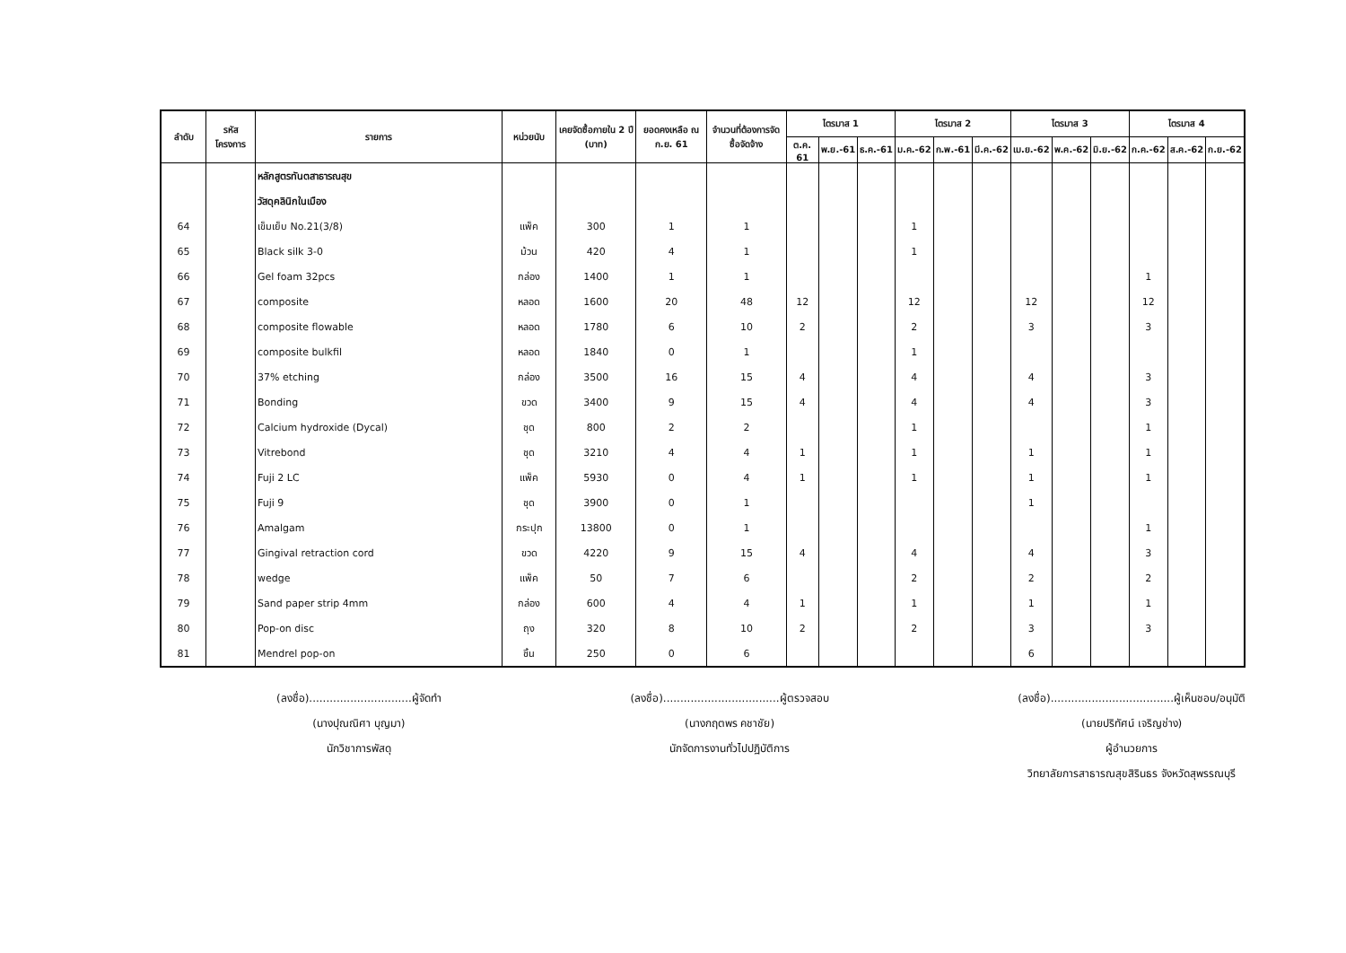| ลำดับ | รหัสโครงการ | รายการ | หน่วยนับ | เคยจัดซื้อภายใน 2 ปี (บาท) | ยอดคงเหลือ ณ ก.ย. 61 | จำนวนที่ต้องการจัดซื้อจัดจ้าง | ไตรมาส 1 | | | ไตรมาส 2 | | | ไตรมาส 3 | | | ไตรมาส 4 | | |
| --- | --- | --- | --- | --- | --- | --- | --- | --- | --- | --- | --- | --- | --- | --- | --- | --- | --- | --- |
| | | | | | | | ต.ค. 61 | พ.ย.-61 | ธ.ค.-61 | ม.ค.-62 | ก.พ.-61 | มี.ค.-62 | เม.ย.-62 | พ.ค.-62 | มิ.ย.-62 | ก.ค.-62 | ส.ค.-62 | ก.ย.-62 |
| | | หลักสูตรทันตสาธารณสุข | | | | | | | | | | | | | | | | |
| | | วัสดุคลินิกในเมือง | | | | | | | | | | | | | | | | |
| 64 | | เข็มเย็บ No.21(3/8) | แพ็ค | 300 | 1 | 1 | | | | 1 | | | | | | | | |
| 65 | | Black silk 3-0 | ม้วน | 420 | 4 | 1 | | | | 1 | | | | | | | | |
| 66 | | Gel foam 32pcs | กล่อง | 1400 | 1 | 1 | | | | | | | | | | 1 | | |
| 67 | | composite | หลอด | 1600 | 20 | 48 | 12 | | | 12 | | | 12 | | | 12 | | |
| 68 | | composite flowable | หลอด | 1780 | 6 | 10 | 2 | | | 2 | | | 3 | | | 3 | | |
| 69 | | composite bulkfil | หลอด | 1840 | 0 | 1 | | | | 1 | | | | | | | | |
| 70 | | 37% etching | กล่อง | 3500 | 16 | 15 | 4 | | | 4 | | | 4 | | | 3 | | |
| 71 | | Bonding | ขวด | 3400 | 9 | 15 | 4 | | | 4 | | | 4 | | | 3 | | |
| 72 | | Calcium hydroxide (Dycal) | ชุด | 800 | 2 | 2 | | | | 1 | | | | | | 1 | | |
| 73 | | Vitrebond | ชุด | 3210 | 4 | 4 | 1 | | | 1 | | | 1 | | | 1 | | |
| 74 | | Fuji 2 LC | แพ็ค | 5930 | 0 | 4 | 1 | | | 1 | | | 1 | | | 1 | | |
| 75 | | Fuji 9 | ชุด | 3900 | 0 | 1 | | | | | | | 1 | | | | | |
| 76 | | Amalgam | กระปุก | 13800 | 0 | 1 | | | | | | | | | | 1 | | |
| 77 | | Gingival retraction cord | ขวด | 4220 | 9 | 15 | 4 | | | 4 | | | 4 | | | 3 | | |
| 78 | | wedge | แพ็ค | 50 | 7 | 6 | | | | 2 | | | 2 | | | 2 | | |
| 79 | | Sand paper strip 4mm | กล่อง | 600 | 4 | 4 | 1 | | | 1 | | | 1 | | | 1 | | |
| 80 | | Pop-on disc | ถุง | 320 | 8 | 10 | 2 | | | 2 | | | 3 | | | 3 | | |
| 81 | | Mendrel pop-on | ชิ้น | 250 | 0 | 6 | | | | | | | 6 | | | | | |
(ลงชื่อ)..............................ผู้จัดทำ
(นางปุณณิศา บุญมา)
นักวิชาการพัสดุ
(ลงชื่อ)..................................ผู้ตรวจสอบ
(นางกฤตพร คชาชัย)
นักจัดการงานทั่วไปปฏิบัติการ
(ลงชื่อ)....................................ผู้เห็นชอบ/อนุมัติ
(นายปริทัศน์ เจริญช่าง)
ผู้อำนวยการ
วิทยาลัยการสาธารณสุขสิรินธร จังหวัดสุพรรณบุรี